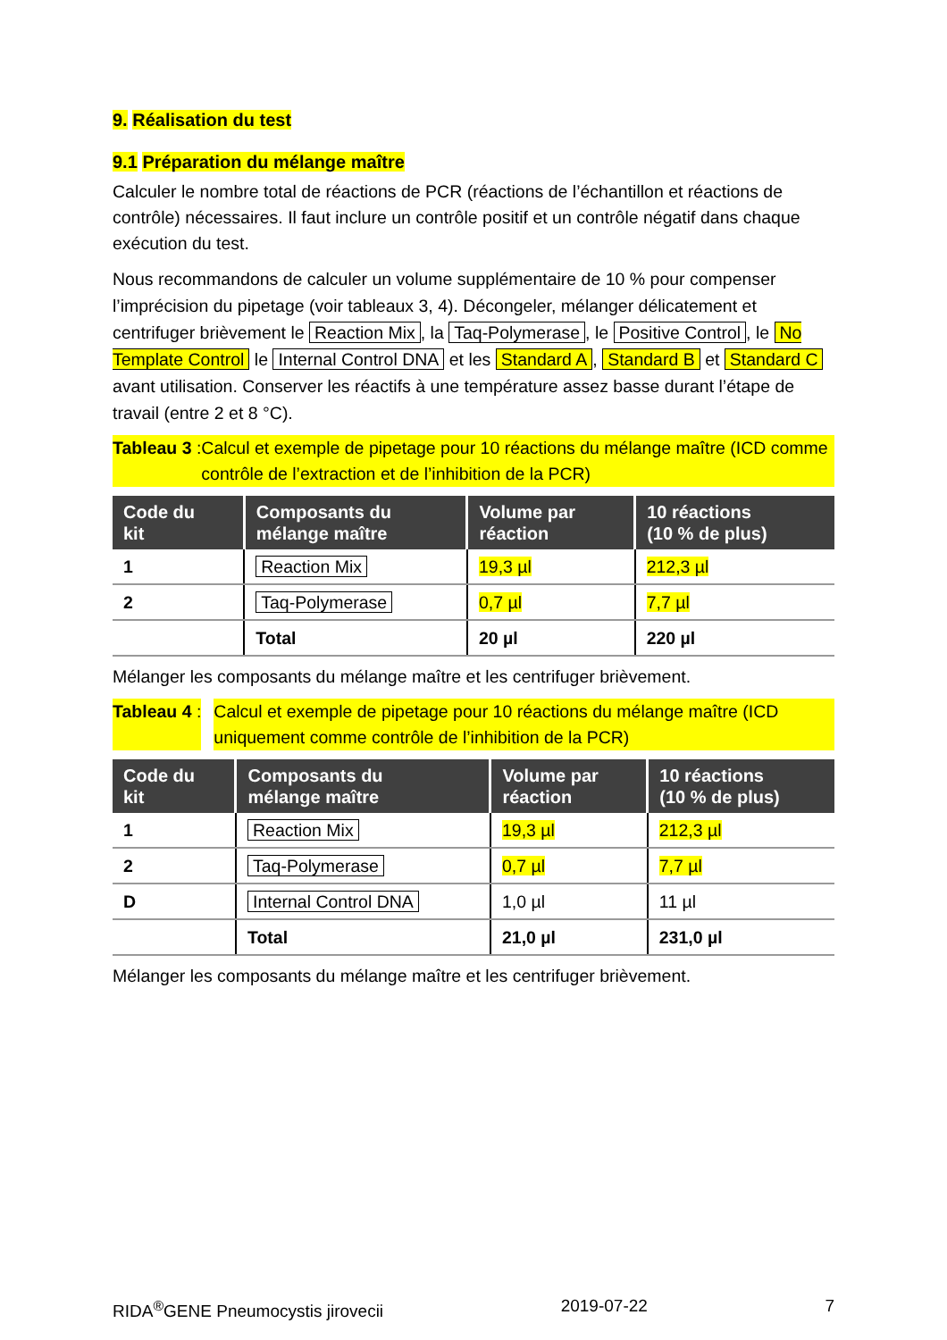9. Réalisation du test
9.1 Préparation du mélange maître
Calculer le nombre total de réactions de PCR (réactions de l’échantillon et réactions de contrôle) nécessaires. Il faut inclure un contrôle positif et un contrôle négatif dans chaque exécution du test.
Nous recommandons de calculer un volume supplémentaire de 10 % pour compenser l’imprécision du pipetage (voir tableaux 3, 4). Décongeler, mélanger délicatement et centrifuger brièvement le Reaction Mix, la Taq-Polymerase, le Positive Control, le No Template Control le Internal Control DNA et les Standard A, Standard B et Standard C avant utilisation. Conserver les réactifs à une température assez basse durant l’étape de travail (entre 2 et 8 °C).
Tableau 3 : Calcul et exemple de pipetage pour 10 réactions du mélange maître (ICD comme contrôle de l’extraction et de l’inhibition de la PCR)
| Code du kit | Composants du mélange maître | Volume par réaction | 10 réactions (10 % de plus) |
| --- | --- | --- | --- |
| 1 | Reaction Mix | 19,3 µl | 212,3 µl |
| 2 | Taq-Polymerase | 0,7 µl | 7,7 µl |
| | Total | 20 µl | 220 µl |
Mélanger les composants du mélange maître et les centrifuger brièvement.
Tableau 4 : Calcul et exemple de pipetage pour 10 réactions du mélange maître (ICD uniquement comme contrôle de l’inhibition de la PCR)
| Code du kit | Composants du mélange maître | Volume par réaction | 10 réactions (10 % de plus) |
| --- | --- | --- | --- |
| 1 | Reaction Mix | 19,3 µl | 212,3 µl |
| 2 | Taq-Polymerase | 0,7 µl | 7,7 µl |
| D | Internal Control DNA | 1,0 µl | 11 µl |
| | Total | 21,0 µl | 231,0 µl |
Mélanger les composants du mélange maître et les centrifuger brièvement.
RIDA<sup>®</sup>GENE Pneumocystis jirovecii 2019-07-22 7